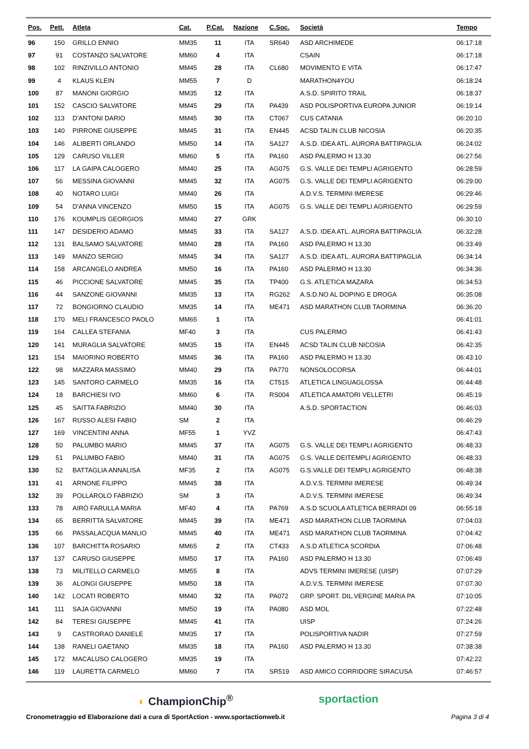| Pos. | Pett. | Atleta | Cat. | P.Cat. | Nazione | C.Soc. | Società | Tempo |
| --- | --- | --- | --- | --- | --- | --- | --- | --- |
| 96 | 150 | GRILLO ENNIO | MM35 | 11 | ITA | SR640 | ASD ARCHIMEDE | 06:17:18 |
| 97 | 91 | COSTANZO SALVATORE | MM60 | 4 | ITA | | CSAIN | 06:17:18 |
| 98 | 102 | RINZIVILLO ANTONIO | MM45 | 28 | ITA | CL680 | MOVIMENTO E VITA | 06:17:47 |
| 99 | 4 | KLAUS KLEIN | MM55 | 7 | D | | MARATHON4YOU | 06:18:24 |
| 100 | 87 | MANONI GIORGIO | MM35 | 12 | ITA | | A.S.D. SPIRITO TRAIL | 06:18:37 |
| 101 | 152 | CASCIO SALVATORE | MM45 | 29 | ITA | PA439 | ASD POLISPORTIVA EUROPA JUNIOR | 06:19:14 |
| 102 | 113 | D'ANTONI DARIO | MM45 | 30 | ITA | CT067 | CUS CATANIA | 06:20:10 |
| 103 | 140 | PIRRONE GIUSEPPE | MM45 | 31 | ITA | EN445 | ACSD TALIN CLUB NICOSIA | 06:20:35 |
| 104 | 146 | ALIBERTI ORLANDO | MM50 | 14 | ITA | SA127 | A.S.D. IDEA ATL. AURORA BATTIPAGLIA | 06:24:02 |
| 105 | 129 | CARUSO VILLER | MM60 | 5 | ITA | PA160 | ASD PALERMO H 13.30 | 06:27:56 |
| 106 | 117 | LA GAIPA CALOGERO | MM40 | 25 | ITA | AG075 | G.S. VALLE DEI TEMPLI AGRIGENTO | 06:28:59 |
| 107 | 56 | MESSINA GIOVANNI | MM45 | 32 | ITA | AG075 | G.S. VALLE DEI TEMPLI AGRIGENTO | 06:29:00 |
| 108 | 40 | NOTARO LUIGI | MM40 | 26 | ITA | | A.D.V.S. TERMINI IMERESE | 06:29:46 |
| 109 | 54 | D'ANNA VINCENZO | MM50 | 15 | ITA | AG075 | G.S. VALLE DEI TEMPLI AGRIGENTO | 06:29:59 |
| 110 | 176 | KOUMPLIS GEORGIOS | MM40 | 27 | GRK | | | 06:30:10 |
| 111 | 147 | DESIDERIO ADAMO | MM45 | 33 | ITA | SA127 | A.S.D. IDEA ATL. AURORA BATTIPAGLIA | 06:32:28 |
| 112 | 131 | BALSAMO SALVATORE | MM40 | 28 | ITA | PA160 | ASD PALERMO H 13.30 | 06:33:49 |
| 113 | 149 | MANZO SERGIO | MM45 | 34 | ITA | SA127 | A.S.D. IDEA ATL. AURORA BATTIPAGLIA | 06:34:14 |
| 114 | 158 | ARCANGELO ANDREA | MM50 | 16 | ITA | PA160 | ASD PALERMO H 13.30 | 06:34:36 |
| 115 | 46 | PICCIONE SALVATORE | MM45 | 35 | ITA | TP400 | G.S. ATLETICA MAZARA | 06:34:53 |
| 116 | 44 | SANZONE GIOVANNI | MM35 | 13 | ITA | RG262 | A.S.D.NO AL DOPING E DROGA | 06:35:08 |
| 117 | 72 | BONGIORNO CLAUDIO | MM35 | 14 | ITA | ME471 | ASD MARATHON CLUB TAORMINA | 06:36:20 |
| 118 | 170 | MELI FRANCESCO PAOLO | MM65 | 1 | ITA | | | 06:41:01 |
| 119 | 164 | CALLEA STEFANIA | MF40 | 3 | ITA | | CUS PALERMO | 06:41:43 |
| 120 | 141 | MURAGLIA SALVATORE | MM35 | 15 | ITA | EN445 | ACSD TALIN CLUB NICOSIA | 06:42:35 |
| 121 | 154 | MAIORINO ROBERTO | MM45 | 36 | ITA | PA160 | ASD PALERMO H 13.30 | 06:43:10 |
| 122 | 98 | MAZZARA MASSIMO | MM40 | 29 | ITA | PA770 | NONSOLOCORSA | 06:44:01 |
| 123 | 145 | SANTORO CARMELO | MM35 | 16 | ITA | CT515 | ATLETICA LINGUAGLOSSA | 06:44:48 |
| 124 | 18 | BARCHIESI IVO | MM60 | 6 | ITA | RS004 | ATLETICA AMATORI VELLETRI | 06:45:19 |
| 125 | 45 | SAITTA FABRIZIO | MM40 | 30 | ITA | | A.S.D. SPORTACTION | 06:46:03 |
| 126 | 167 | RUSSO ALESI FABIO | SM | 2 | ITA | | | 06:46:29 |
| 127 | 169 | VINCENTINI ANNA | MF55 | 1 | YVZ | | | 06:47:43 |
| 128 | 50 | PALUMBO MARIO | MM45 | 37 | ITA | AG075 | G.S. VALLE DEI TEMPLI AGRIGENTO | 06:48:33 |
| 129 | 51 | PALUMBO FABIO | MM40 | 31 | ITA | AG075 | G.S. VALLE DEITEMPLI AGRIGENTO | 06:48:33 |
| 130 | 52 | BATTAGLIA ANNALISA | MF35 | 2 | ITA | AG075 | G.S.VALLE DEI TEMPLI AGRIGENTO | 06:48:38 |
| 131 | 41 | ARNONE FILIPPO | MM45 | 38 | ITA | | A.D.V.S. TERMINI IMERESE | 06:49:34 |
| 132 | 39 | POLLAROLO FABRIZIO | SM | 3 | ITA | | A.D.V.S. TERMINI IMERESE | 06:49:34 |
| 133 | 78 | AIRÒ FARULLA MARIA | MF40 | 4 | ITA | PA769 | A.S.D SCUOLA ATLETICA BERRADI 09 | 06:55:18 |
| 134 | 65 | BERRITTA SALVATORE | MM45 | 39 | ITA | ME471 | ASD MARATHON CLUB TAORMINA | 07:04:03 |
| 135 | 66 | PASSALACQUA MANLIO | MM45 | 40 | ITA | ME471 | ASD MARATHON CLUB TAORMINA | 07:04:42 |
| 136 | 107 | BARCHITTA ROSARIO | MM65 | 2 | ITA | CT433 | A.S.D ATLETICA SCORDIA | 07:06:48 |
| 137 | 137 | CARUSO GIUSEPPE | MM50 | 17 | ITA | PA160 | ASD PALERMO H 13.30 | 07:06:49 |
| 138 | 73 | MILITELLO CARMELO | MM55 | 8 | ITA | | ADVS TERMINI IMERESE (UISP) | 07:07:29 |
| 139 | 36 | ALONGI GIUSEPPE | MM50 | 18 | ITA | | A.D.V.S. TERMINI IMERESE | 07:07:30 |
| 140 | 142 | LOCATI ROBERTO | MM40 | 32 | ITA | PA072 | GRP. SPORT. DIL.VERGINE MARIA PA | 07:10:05 |
| 141 | 111 | SAJA GIOVANNI | MM50 | 19 | ITA | PA080 | ASD MOL | 07:22:48 |
| 142 | 84 | TERESI GIUSEPPE | MM45 | 41 | ITA | | UISP | 07:24:26 |
| 143 | 9 | CASTRORAO DANIELE | MM35 | 17 | ITA | | POLISPORTIVA NADIR | 07:27:59 |
| 144 | 138 | RANELI GAETANO | MM35 | 18 | ITA | PA160 | ASD PALERMO H 13.30 | 07:38:38 |
| 145 | 172 | MACALUSO CALOGERO | MM35 | 19 | ITA | | | 07:42:22 |
| 146 | 119 | LAURETTA CARMELO | MM60 | 7 | ITA | SR519 | ASD AMICO CORRIDORE SIRACUSA | 07:46:57 |
◐ ChampionChip<sup>®</sup> sportaction
Cronometraggio ed Elaborazione dati a cura di SportAction - www.sportactionweb.it Pagina 3 di 4